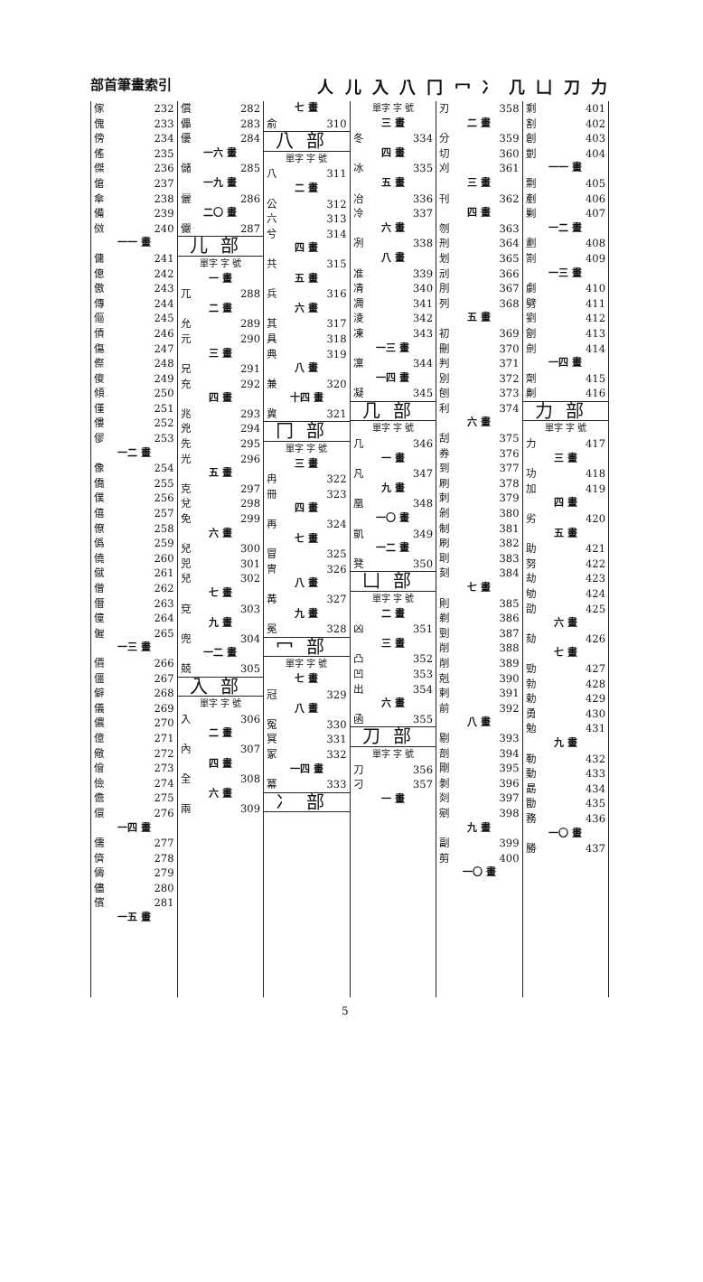部首筆畫索引 人 儿 入 八 冂 冖 冫 几 凵 刀 力
| 傢 | 232 |
| 傀 | 233 |
| 傍 | 234 |
| 傜 | 235 |
| 傑 | 236 |
| 傖 | 237 |
| 傘 | 238 |
| 備 | 239 |
| 傚 | 240 |
| 一一 畫 | |
| 傭 | 241 |
| 傯 | 242 |
| 傲 | 243 |
| 傳 | 244 |
| 傴 | 245 |
| 債 | 246 |
| 傷 | 247 |
| 傺 | 248 |
| 傻 | 249 |
| 傾 | 250 |
| 僅 | 251 |
| 僂 | 252 |
| 僇 | 253 |
| 一二 畫 | |
| 像 | 254 |
| 僑 | 255 |
| 僕 | 256 |
| 僖 | 257 |
| 僚 | 258 |
| 僞 | 259 |
| 僥 | 260 |
| 僦 | 261 |
| 僧 | 262 |
| 僭 | 263 |
| 僮 | 264 |
| 僱 | 265 |
| 一三 畫 | |
| 價 | 266 |
| 僵 | 267 |
| 僻 | 268 |
| 儀 | 269 |
| 儂 | 270 |
| 億 | 271 |
| 儆 | 272 |
| 儈 | 273 |
| 儉 | 274 |
| 儋 | 275 |
| 儇 | 276 |
| 一四 畫 | |
| 儒 | 277 |
| 儕 | 278 |
| 儔 | 279 |
| 儘 | 280 |
| 儐 | 281 |
| 一五 畫 | |
| 償 | 282 |
| 儡 | 283 |
| 優 | 284 |
| 一六 畫 | |
| 儲 | 285 |
| 一九 畫 | |
| 儷 | 286 |
| 二〇 畫 | |
| 儼 | 287 |
| 儿部 | |
| 單字 字 號 | |
| 一 畫 | |
| 兀 | 288 |
| 二 畫 | |
| 允 | 289 |
| 元 | 290 |
| 三 畫 | |
| 兄 | 291 |
| 充 | 292 |
| 四 畫 | |
| 兆 | 293 |
| 兇 | 294 |
| 先 | 295 |
| 光 | 296 |
| 五 畫 | |
| 克 | 297 |
| 兌 | 298 |
| 免 | 299 |
| 六 畫 | |
| 兒 | 300 |
| 兕 | 301 |
| 兒 | 302 |
| 七 畫 | |
| 兗 | 303 |
| 九 畫 | |
| 兜 | 304 |
| 一二 畫 | |
| 兢 | 305 |
| 入部 | |
| 單字 字 號 | |
| 入 | 306 |
| 二 畫 | |
| 內 | 307 |
| 四 畫 | |
| 全 | 308 |
| 六 畫 | |
| 兩 | 309 |
| 七 畫 | |
| 俞 | 310 |
| 八部 | |
| 單字 字 號 | |
| 八 | 311 |
| 二 畫 | |
| 公 | 312 |
| 六 | 313 |
| 兮 | 314 |
| 四 畫 | |
| 共 | 315 |
| 五 畫 | |
| 兵 | 316 |
| 六 畫 | |
| 其 | 317 |
| 具 | 318 |
| 典 | 319 |
| 八 畫 | |
| 兼 | 320 |
| 十四 畫 | |
| 冀 | 321 |
| 冂部 | |
| 單字 字 號 | |
| 三 畫 | |
| 冉 | 322 |
| 冊 | 323 |
| 四 畫 | |
| 再 | 324 |
| 七 畫 | |
| 冒 | 325 |
| 冑 | 326 |
| 八 畫 | |
| 冓 | 327 |
| 九 畫 | |
| 冕 | 328 |
| 冖部 | |
| 單字 字 號 | |
| 七 畫 | |
| 冠 | 329 |
| 八 畫 | |
| 冤 | 330 |
| 冥 | 331 |
| 冢 | 332 |
| 一四 畫 | |
| 冪 | 333 |
| 冫部 | |
| 單字 字 號 | |
| 三 畫 | |
| 冬 | 334 |
| 四 畫 | |
| 冰 | 335 |
| 五 畫 | |
| 冶 | 336 |
| 冷 | 337 |
| 六 畫 | |
| 冽 | 338 |
| 八 畫 | |
| 准 | 339 |
| 凊 | 340 |
| 凋 | 341 |
| 淩 | 342 |
| 凍 | 343 |
| 一三 畫 | |
| 凜 | 344 |
| 一四 畫 | |
| 凝 | 345 |
| 几部 | |
| 單字 字 號 | |
| 几 | 346 |
| 一 畫 | |
| 凡 | 347 |
| 九 畫 | |
| 凰 | 348 |
| 一〇 畫 | |
| 凱 | 349 |
| 一二 畫 | |
| 凳 | 350 |
| 凵部 | |
| 單字 字 號 | |
| 二 畫 | |
| 凶 | 351 |
| 三 畫 | |
| 凸 | 352 |
| 凹 | 353 |
| 出 | 354 |
| 六 畫 | |
| 函 | 355 |
| 刀部 | |
| 單字 字 號 | |
| 刀 | 356 |
| 刁 | 357 |
| 一 畫 | |
| 刃 | 358 |
| 二 畫 | |
| 分 | 359 |
| 切 | 360 |
| 刈 | 361 |
| 三 畫 | |
| 刊 | 362 |
| 四 畫 | |
| 刎 | 363 |
| 刑 | 364 |
| 划 | 365 |
| 刓 | 366 |
| 刖 | 367 |
| 列 | 368 |
| 五 畫 | |
| 初 | 369 |
| 刪 | 370 |
| 判 | 371 |
| 別 | 372 |
| 刨 | 373 |
| 利 | 374 |
| 六 畫 | |
| 刮 | 375 |
| 券 | 376 |
| 到 | 377 |
| 刷 | 378 |
| 刺 | 379 |
| 剁 | 380 |
| 制 | 381 |
| 刷 | 382 |
| 刵 | 383 |
| 刻 | 384 |
| 七 畫 | |
| 則 | 385 |
| 剃 | 386 |
| 剄 | 387 |
| 削 | 388 |
| 削 | 389 |
| 剋 | 390 |
| 剌 | 391 |
| 前 | 392 |
| 八 畫 | |
| 剔 | 393 |
| 剖 | 394 |
| 剛 | 395 |
| 剝 | 396 |
| 剡 | 397 |
| 剜 | 398 |
| 九 畫 | |
| 副 | 399 |
| 剪 | 400 |
| 一〇 畫 | |
| 剩 | 401 |
| 割 | 402 |
| 創 | 403 |
| 剴 | 404 |
| 一一 畫 | |
| 剽 | 405 |
| 剷 | 406 |
| 剿 | 407 |
| 一二 畫 | |
| 劃 | 408 |
| 劄 | 409 |
| 一三 畫 | |
| 劇 | 410 |
| 劈 | 411 |
| 劉 | 412 |
| 劊 | 413 |
| 劍 | 414 |
| 一四 畫 | |
| 劑 | 415 |
| 劓 | 416 |
| 力部 | |
| 單字 字 號 | |
| 力 | 417 |
| 三 畫 | |
| 功 | 418 |
| 加 | 419 |
| 四 畫 | |
| 劣 | 420 |
| 五 畫 | |
| 助 | 421 |
| 努 | 422 |
| 劫 | 423 |
| 劬 | 424 |
| 劭 | 425 |
| 六 畫 | |
| 劾 | 426 |
| 七 畫 | |
| 勁 | 427 |
| 勃 | 428 |
| 勅 | 429 |
| 勇 | 430 |
| 勉 | 431 |
| 九 畫 | |
| 勒 | 432 |
| 動 | 433 |
| 勗 | 434 |
| 勖 | 435 |
| 務 | 436 |
| 一〇 畫 | |
| 勝 | 437 |
5